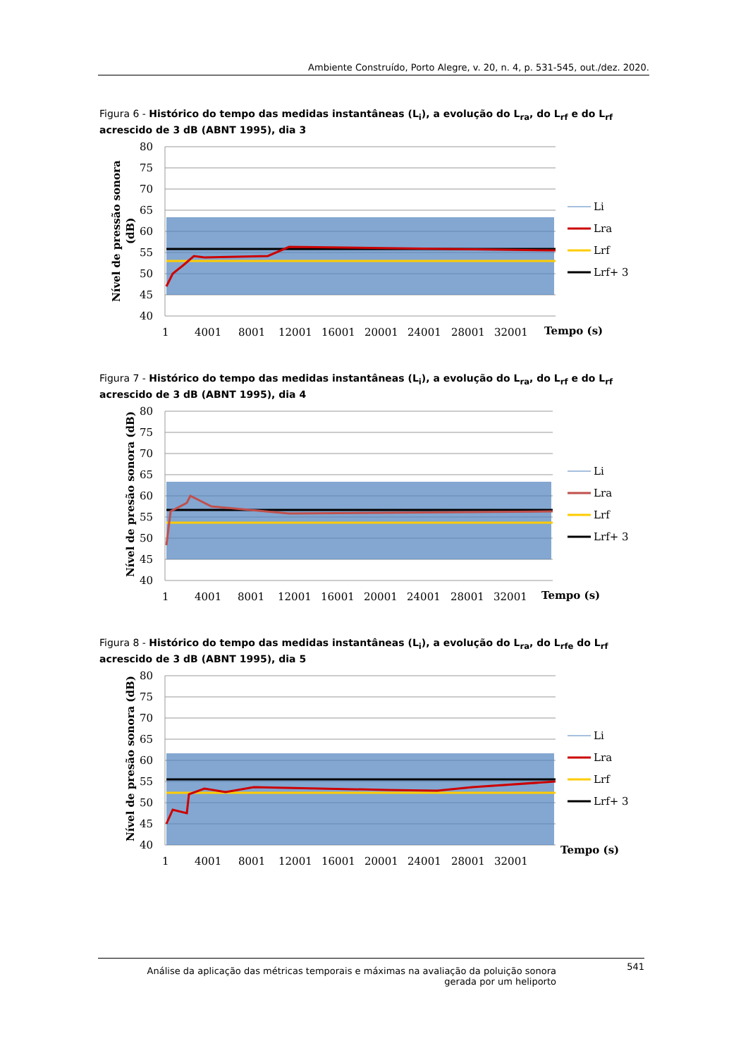Ambiente Construído, Porto Alegre, v. 20, n. 4, p. 531-545, out./dez. 2020.
Figura 6 - Histórico do tempo das medidas instantâneas (L<sub>i</sub>), a evolução do L<sub>ra</sub>, do L<sub>rf</sub> e do L<sub>rf</sub> acrescido de 3 dB (ABNT 1995), dia 3
80
75
70
65
60
55
50
45
40
1
4001
8001
12001
16001
20001
24001
28001
32001
Tempo (s)
Nível de pressão sonora
(dB)
Li
Lra
Lrf
Lrf+ 3
Figura 7 - Histórico do tempo das medidas instantâneas (L<sub>i</sub>), a evolução do L<sub>ra</sub>, do L<sub>rf</sub> e do L<sub>rf</sub> acrescido de 3 dB (ABNT 1995), dia 4
80
75
70
65
60
55
50
45
40
1
4001
8001
12001
16001
20001
24001
28001
32001
Tempo (s)
Nível de presão sonora (dB)
Li
Lra
Lrf
Lrf+ 3
Figura 8 - Histórico do tempo das medidas instantâneas (L<sub>i</sub>), a evolução do L<sub>ra</sub>, do L<sub>rfe</sub> do L<sub>rf</sub> acrescido de 3 dB (ABNT 1995), dia 5
80
75
70
65
60
55
50
45
40
1
4001
8001
12001
16001
20001
24001
28001
32001
Tempo (s)
Nível de presão sonora (dB)
Li
Lra
Lrf
Lrf+ 3
Análise da aplicação das métricas temporais e máximas na avaliação da poluição sonora gerada por um heliporto 541